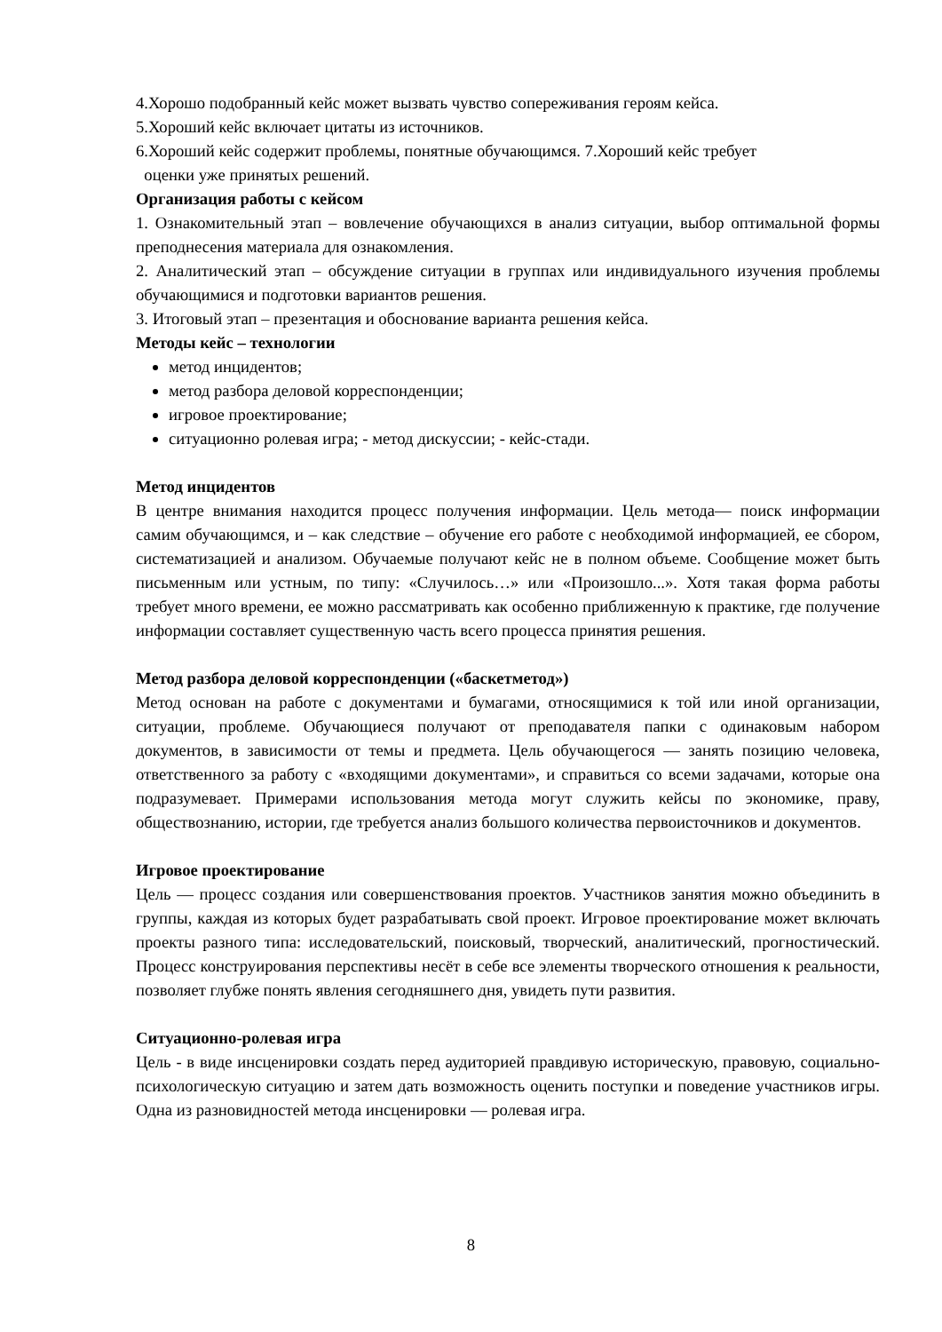4.Хорошо подобранный кейс может вызвать чувство сопереживания героям кейса.
5.Хороший кейс включает цитаты из источников.
6.Хороший кейс содержит проблемы, понятные обучающимся. 7.Хороший кейс требует
оценки уже принятых решений.
Организация работы с кейсом
1. Ознакомительный этап – вовлечение обучающихся в анализ ситуации, выбор оптимальной формы преподнесения материала для ознакомления.
2. Аналитический этап – обсуждение ситуации в группах или индивидуального изучения проблемы обучающимися и подготовки вариантов решения.
3. Итоговый этап – презентация и обоснование варианта решения кейса.
Методы кейс – технологии
метод инцидентов;
метод разбора деловой корреспонденции;
игровое проектирование;
ситуационно ролевая игра; - метод дискуссии; - кейс-стади.
Метод инцидентов
В центре внимания находится процесс получения информации. Цель метода— поиск информации самим обучающимся, и – как следствие – обучение его работе с необходимой информацией, ее сбором, систематизацией и анализом. Обучаемые получают кейс не в полном объеме. Сообщение может быть письменным или устным, по типу: «Случилось…» или «Произошло...». Хотя такая форма работы требует много времени, ее можно рассматривать как особенно приближенную к практике, где получение информации составляет существенную часть всего процесса принятия решения.
Метод разбора деловой корреспонденции («баскетметод»)
Метод основан на работе с документами и бумагами, относящимися к той или иной организации, ситуации, проблеме. Обучающиеся получают от преподавателя папки с одинаковым набором документов, в зависимости от темы и предмета. Цель обучающегося — занять позицию человека, ответственного за работу с «входящими документами», и справиться со всеми задачами, которые она подразумевает. Примерами использования метода могут служить кейсы по экономике, праву, обществознанию, истории, где требуется анализ большого количества первоисточников и документов.
Игровое проектирование
Цель — процесс создания или совершенствования проектов. Участников занятия можно объединить в группы, каждая из которых будет разрабатывать свой проект. Игровое проектирование может включать проекты разного типа: исследовательский, поисковый, творческий, аналитический, прогностический. Процесс конструирования перспективы несёт в себе все элементы творческого отношения к реальности, позволяет глубже понять явления сегодняшнего дня, увидеть пути развития.
Ситуационно-ролевая игра
Цель - в виде инсценировки создать перед аудиторией правдивую историческую, правовую, социально-психологическую ситуацию и затем дать возможность оценить поступки и поведение участников игры. Одна из разновидностей метода инсценировки — ролевая игра.
8